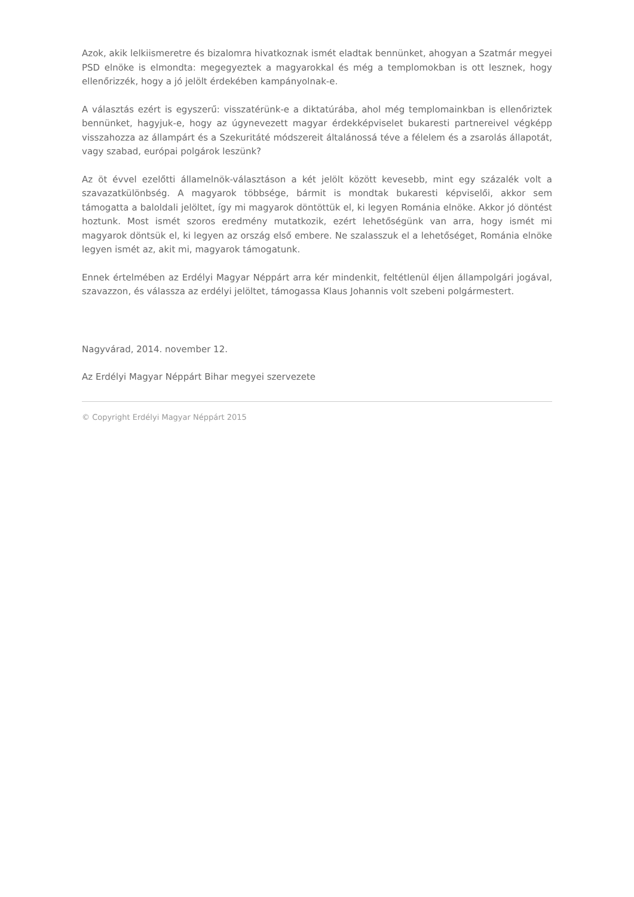Azok, akik lelkiismeretre és bizalomra hivatkoznak ismét eladtak bennünket, ahogyan a Szatmár megyei PSD elnöke is elmondta: megegyeztek a magyarokkal és még a templomokban is ott lesznek, hogy ellenőrizzék, hogy a jó jelölt érdekében kampányolnak-e.
A választás ezért is egyszerű: visszatérünk-e a diktatúrába, ahol még templomainkban is ellenőriztek bennünket, hagyjuk-e, hogy az úgynevezett magyar érdekképviselet bukaresti partnereivel végképp visszahozza az állampárt és a Szekuritáté módszereit általánossá téve a félelem és a zsarolás állapotát, vagy szabad, európai polgárok leszünk?
Az öt évvel ezelőtti államelnök-választáson a két jelölt között kevesebb, mint egy százalék volt a szavazatkülönbség. A magyarok többsége, bármit is mondtak bukaresti képviselői, akkor sem támogatta a baloldali jelöltet, így mi magyarok döntöttük el, ki legyen Románia elnöke. Akkor jó döntést hoztunk. Most ismét szoros eredmény mutatkozik, ezért lehetőségünk van arra, hogy ismét mi magyarok döntsük el, ki legyen az ország első embere. Ne szalasszuk el a lehetőséget, Románia elnöke legyen ismét az, akit mi, magyarok támogatunk.
Ennek értelmében az Erdélyi Magyar Néppárt arra kér mindenkit, feltétlenül éljen állampolgári jogával, szavazzon, és válassza az erdélyi jelöltet, támogassa Klaus Johannis volt szebeni polgármestert.
Nagyvárad, 2014. november 12.
Az Erdélyi Magyar Néppárt Bihar megyei szervezete
© Copyright Erdélyi Magyar Néppárt 2015